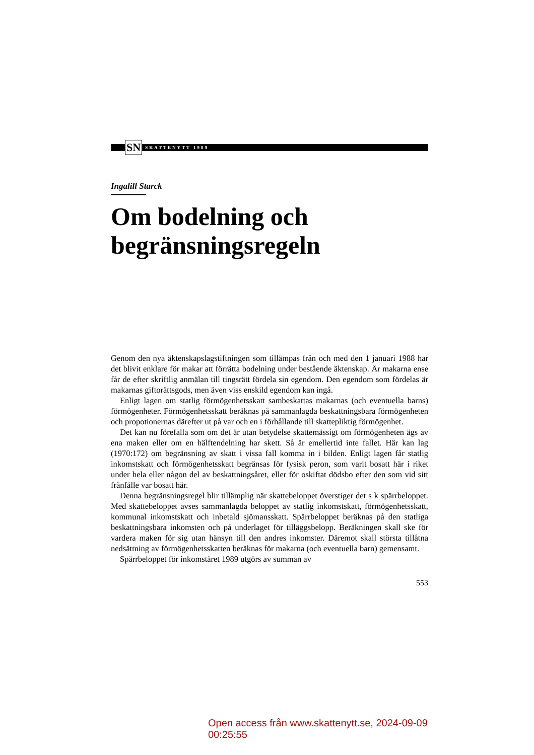SN SKATTENYTT 1989
Ingalill Starck
Om bodelning och begränsningsregeln
Genom den nya äktenskapslagstiftningen som tillämpas från och med den 1 januari 1988 har det blivit enklare för makar att förrätta bodelning under bestående äktenskap. Är makarna ense får de efter skriftlig anmälan till tingsrätt fördela sin egendom. Den egendom som fördelas är makarnas giftorättsgods, men även viss enskild egendom kan ingå.
Enligt lagen om statlig förmögenhetsskatt sambeskattas makarnas (och eventuella barns) förmögenheter. Förmögenhetsskatt beräknas på sammanlagda beskattningsbara förmögenheten och propotionernas därefter ut på var och en i förhållande till skattepliktig förmögenhet.
Det kan nu förefalla som om det är utan betydelse skattemässigt om förmögenheten ägs av ena maken eller om en hälftendelning har skett. Så är emellertid inte fallet. Här kan lag (1970:172) om begränsning av skatt i vissa fall komma in i bilden. Enligt lagen får statlig inkomstskatt och förmögenhetsskatt begränsas för fysisk peron, som varit bosatt här i riket under hela eller någon del av beskattningsåret, eller för oskiftat dödsbo efter den som vid sitt frånfälle var bosatt här.
Denna begränsningsregel blir tillämplig när skattebeloppet överstiger det s k spärrbeloppet. Med skattebeloppet avses sammanlagda beloppet av statlig inkomstskatt, förmögenhetsskatt, kommunal inkomstskatt och inbetald sjömansskatt. Spärrbeloppet beräknas på den statliga beskattningsbara inkomsten och på underlaget för tilläggsbelopp. Beräkningen skall ske för vardera maken för sig utan hänsyn till den andres inkomster. Däremot skall största tillåtna nedsättning av förmögenhetsskatten beräknas för makarna (och eventuella barn) gemensamt.
Spärrbeloppet för inkomståret 1989 utgörs av summan av
553
Open access från www.skattenytt.se, 2024-09-09 00:25:55